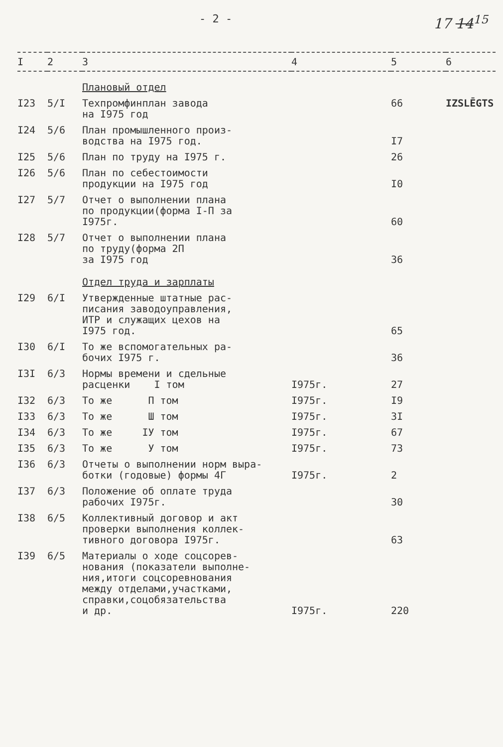- 2 - 17 14<sup>15</sup>
| I | 2 | 3 | 4 | 5 | 6 |
| --- | --- | --- | --- | --- | --- |
| | | Плановый отдел | | | |
| I23 | 5/I | Техпромфинплан завода на I975 год | | 66 | IZSLĒGTS |
| I24 | 5/6 | План промышленного произ- водства на I975 год. | | I7 | |
| I25 | 5/6 | План по труду на I975 г. | | 26 | |
| I26 | 5/6 | План по себестоимости продукции на I975 год | | I0 | |
| I27 | 5/7 | Отчет о выполнении плана по продукции(форма I-П за I975г. | | 60 | |
| I28 | 5/7 | Отчет о выполнении плана по труду(форма 2П за I975 год | | 36 | |
| | | Отдел труда и зарплаты | | | |
| I29 | 6/I | Утвержденные штатные рас- писания заводоуправления, ИТР и служащих цехов на I975 год. | | 65 | |
| I30 | 6/I | То же вспомогательных ра- бочих I975 г. | | 36 | |
| I3I | 6/3 | Нормы времени и сдельные расценки I том | I975г. | 27 | |
| I32 | 6/3 | То же П том | I975г. | I9 | |
| I33 | 6/3 | То же Ш том | I975г. | 3I | |
| I34 | 6/3 | То же IУ том | I975г. | 67 | |
| I35 | 6/3 | То же У том | I975г. | 73 | |
| I36 | 6/3 | Отчеты о выполнении норм выра- ботки (годовые) формы 4Г | I975г. | 2 | |
| I37 | 6/3 | Положение об оплате труда рабочих I975г. | | 30 | |
| I38 | 6/5 | Коллективный договор и акт проверки выполнения коллек- тивного договора I975г. | | 63 | |
| I39 | 6/5 | Материалы о ходе соцсорев- нования (показатели выполне- ния,итоги соцсоревнования между отделами,участками, справки,соцобязательства и др. | I975г. | 220 | |